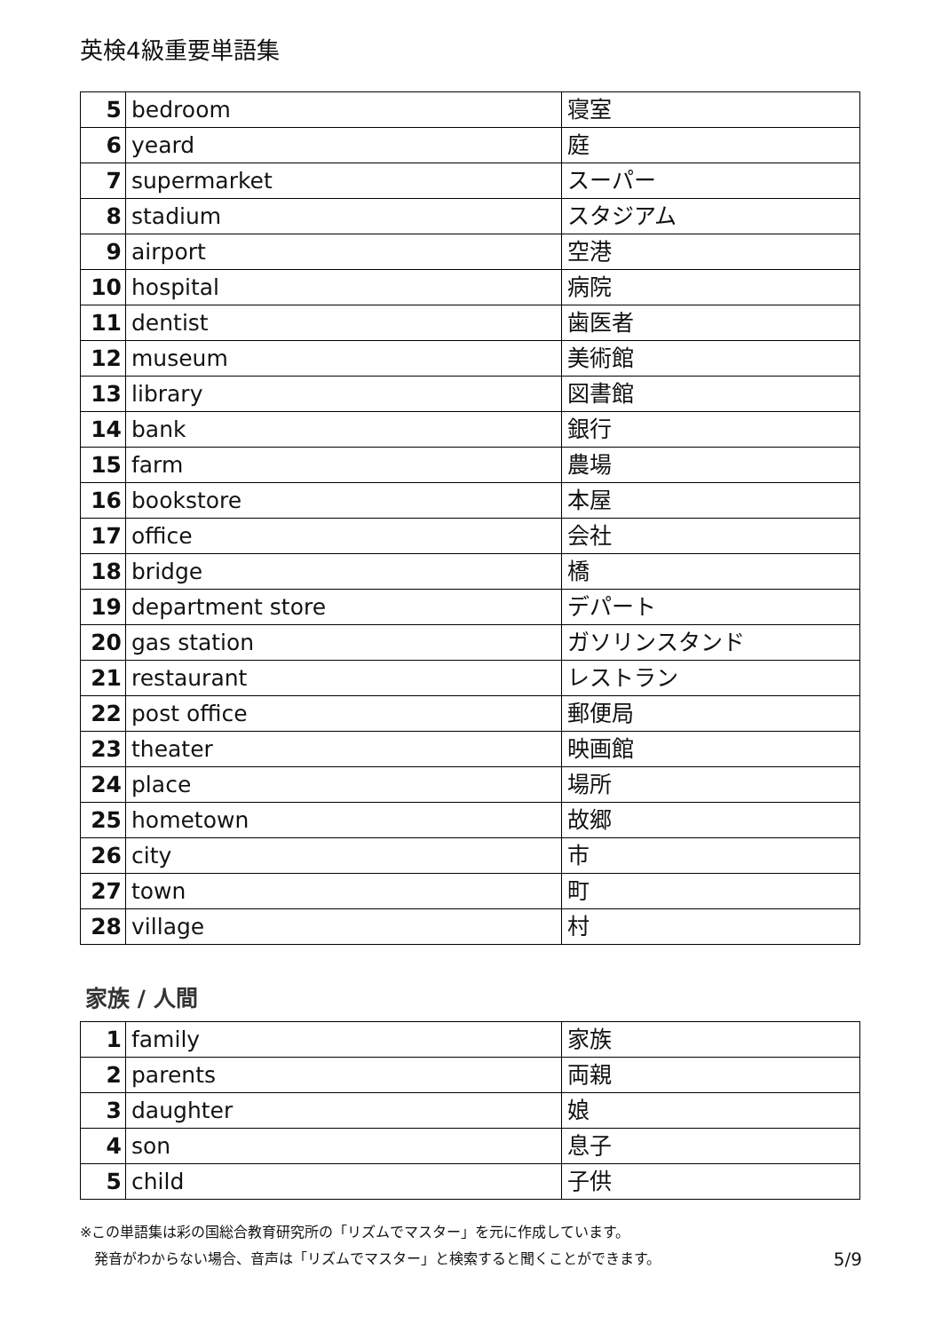英検4級重要単語集
| 5 | bedroom | 寝室 |
| 6 | yeard | 庭 |
| 7 | supermarket | スーパー |
| 8 | stadium | スタジアム |
| 9 | airport | 空港 |
| 10 | hospital | 病院 |
| 11 | dentist | 歯医者 |
| 12 | museum | 美術館 |
| 13 | library | 図書館 |
| 14 | bank | 銀行 |
| 15 | farm | 農場 |
| 16 | bookstore | 本屋 |
| 17 | office | 会社 |
| 18 | bridge | 橋 |
| 19 | department store | デパート |
| 20 | gas station | ガソリンスタンド |
| 21 | restaurant | レストラン |
| 22 | post office | 郵便局 |
| 23 | theater | 映画館 |
| 24 | place | 場所 |
| 25 | hometown | 故郷 |
| 26 | city | 市 |
| 27 | town | 町 |
| 28 | village | 村 |
家族 / 人間
| 1 | family | 家族 |
| 2 | parents | 両親 |
| 3 | daughter | 娘 |
| 4 | son | 息子 |
| 5 | child | 子供 |
※この単語集は彩の国総合教育研究所の「リズムでマスター」を元に作成しています。
発音がわからない場合、音声は「リズムでマスター」と検索すると聞くことができます。 5/9